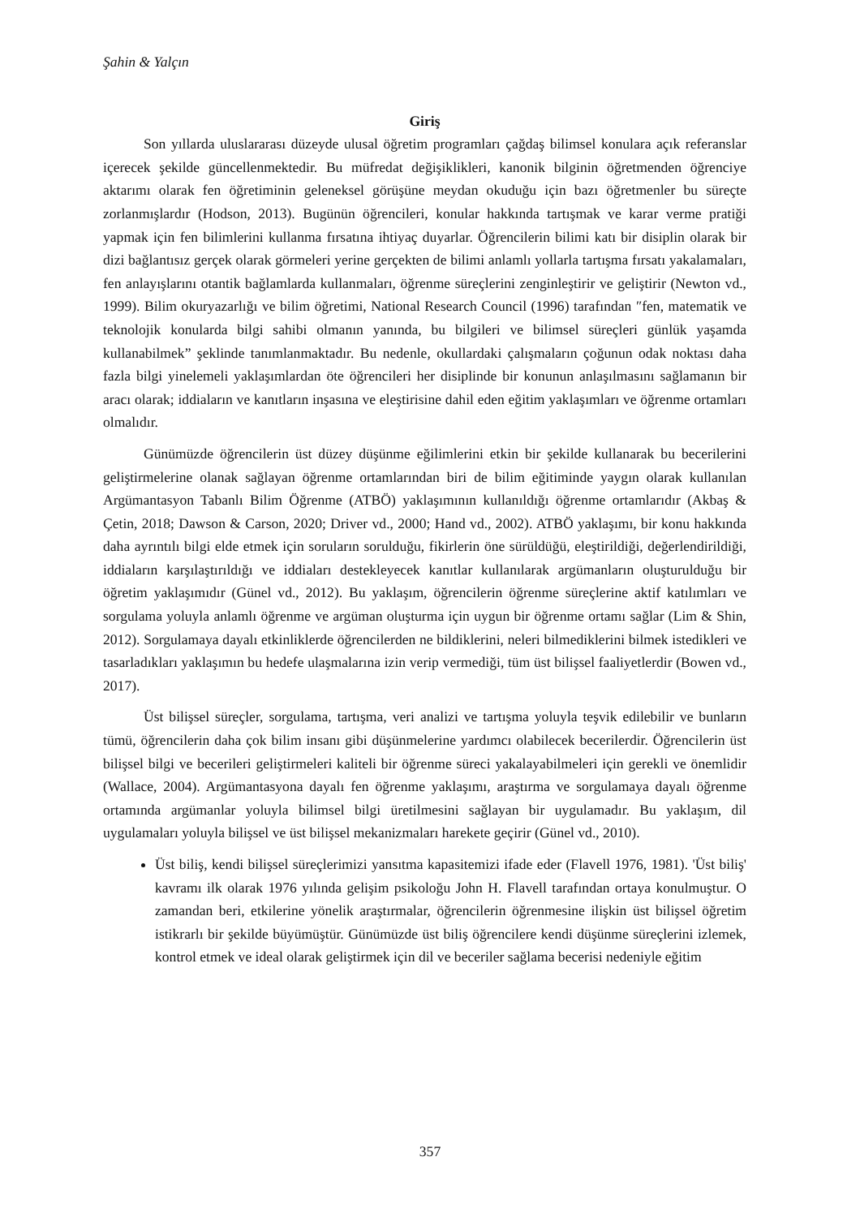Şahin & Yalçın
Giriş
Son yıllarda uluslararası düzeyde ulusal öğretim programları çağdaş bilimsel konulara açık referanslar içerecek şekilde güncellenmektedir. Bu müfredat değişiklikleri, kanonik bilginin öğretmenden öğrenciye aktarımı olarak fen öğretiminin geleneksel görüşüne meydan okuduğu için bazı öğretmenler bu süreçte zorlanmışlardır (Hodson, 2013). Bugünün öğrencileri, konular hakkında tartışmak ve karar verme pratiği yapmak için fen bilimlerini kullanma fırsatına ihtiyaç duyarlar. Öğrencilerin bilimi katı bir disiplin olarak bir dizi bağlantısız gerçek olarak görmeleri yerine gerçekten de bilimi anlamlı yollarla tartışma fırsatı yakalamaları, fen anlayışlarını otantik bağlamlarda kullanmaları, öğrenme süreçlerini zenginleştirir ve geliştirir (Newton vd., 1999). Bilim okuryazarlığı ve bilim öğretimi, National Research Council (1996) tarafından ″fen, matematik ve teknolojik konularda bilgi sahibi olmanın yanında, bu bilgileri ve bilimsel süreçleri günlük yaşamda kullanabilmek” şeklinde tanımlanmaktadır. Bu nedenle, okullardaki çalışmaların çoğunun odak noktası daha fazla bilgi yinelemeli yaklaşımlardan öte öğrencileri her disiplinde bir konunun anlaşılmasını sağlamanın bir aracı olarak; iddiaların ve kanıtların inşasına ve eleştirisine dahil eden eğitim yaklaşımları ve öğrenme ortamları olmalıdır.
Günümüzde öğrencilerin üst düzey düşünme eğilimlerini etkin bir şekilde kullanarak bu becerilerini geliştirmelerine olanak sağlayan öğrenme ortamlarından biri de bilim eğitiminde yaygın olarak kullanılan Argümantasyon Tabanlı Bilim Öğrenme (ATBÖ) yaklaşımının kullanıldığı öğrenme ortamlarıdır (Akbaş & Çetin, 2018; Dawson & Carson, 2020; Driver vd., 2000; Hand vd., 2002). ATBÖ yaklaşımı, bir konu hakkında daha ayrıntılı bilgi elde etmek için soruların sorulduğu, fikirlerin öne sürüldüğü, eleştirildiği, değerlendirildiği, iddiaların karşılaştırıldığı ve iddiaları destekleyecek kanıtlar kullanılarak argümanların oluşturulduğu bir öğretim yaklaşımıdır (Günel vd., 2012). Bu yaklaşım, öğrencilerin öğrenme süreçlerine aktif katılımları ve sorgulama yoluyla anlamlı öğrenme ve argüman oluşturma için uygun bir öğrenme ortamı sağlar (Lim & Shin, 2012). Sorgulamaya dayalı etkinliklerde öğrencilerden ne bildiklerini, neleri bilmediklerini bilmek istedikleri ve tasarladıkları yaklaşımın bu hedefe ulaşmalarına izin verip vermediği, tüm üst bilişsel faaliyetlerdir (Bowen vd., 2017).
Üst bilişsel süreçler, sorgulama, tartışma, veri analizi ve tartışma yoluyla teşvik edilebilir ve bunların tümü, öğrencilerin daha çok bilim insanı gibi düşünmelerine yardımcı olabilecek becerilerdir. Öğrencilerin üst bilişsel bilgi ve becerileri geliştirmeleri kaliteli bir öğrenme süreci yakalayabilmeleri için gerekli ve önemlidir (Wallace, 2004). Argümantasyona dayalı fen öğrenme yaklaşımı, araştırma ve sorgulamaya dayalı öğrenme ortamında argümanlar yoluyla bilimsel bilgi üretilmesini sağlayan bir uygulamadır. Bu yaklaşım, dil uygulamaları yoluyla bilişsel ve üst bilişsel mekanizmaları harekete geçirir (Günel vd., 2010).
Üst biliş, kendi bilişsel süreçlerimizi yansıtma kapasitemizi ifade eder (Flavell 1976, 1981). 'Üst biliş' kavramı ilk olarak 1976 yılında gelişim psikoloğu John H. Flavell tarafından ortaya konulmuştur. O zamandan beri, etkilerine yönelik araştırmalar, öğrencilerin öğrenmesine ilişkin üst bilişsel öğretim istikrarlı bir şekilde büyümüştür. Günümüzde üst biliş öğrencilere kendi düşünme süreçlerini izlemek, kontrol etmek ve ideal olarak geliştirmek için dil ve beceriler sağlama becerisi nedeniyle eğitim
357